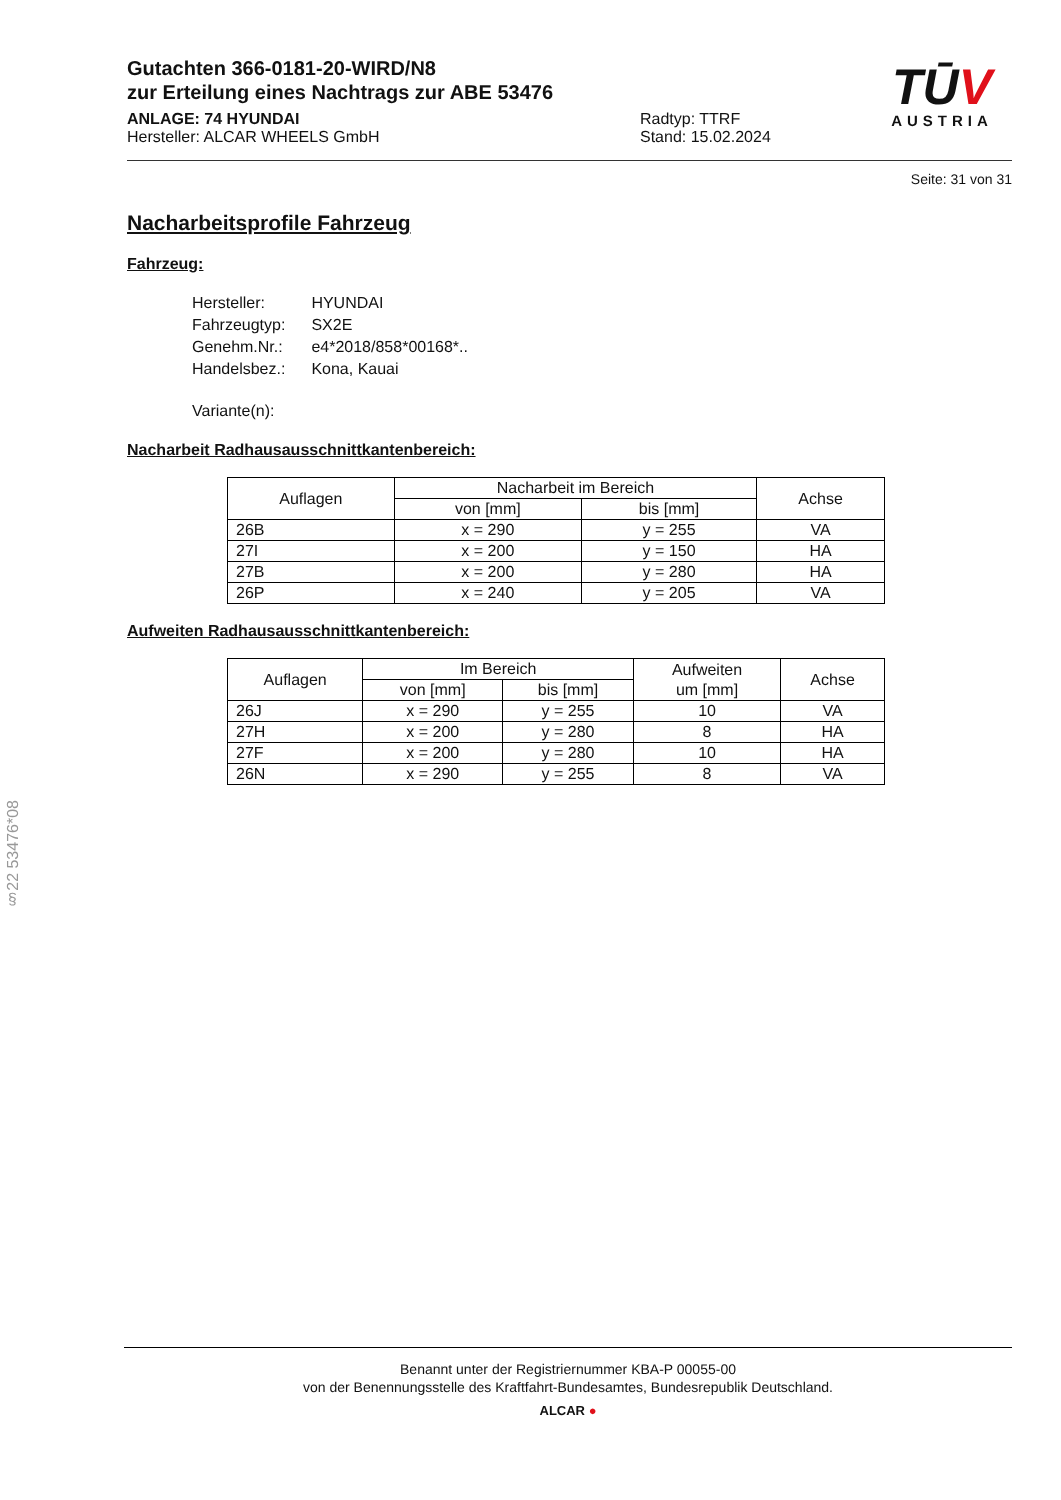Gutachten 366-0181-20-WIRD/N8
zur Erteilung eines Nachtrags zur ABE 53476
ANLAGE: 74 HYUNDAI
Hersteller: ALCAR WHEELS GmbH
Radtyp: TTRF
Stand: 15.02.2024
TŪV
AUSTRIA
Seite: 31 von 31
Nacharbeitsprofile Fahrzeug
Fahrzeug:
| Hersteller: | HYUNDAI |
| Fahrzeugtyp: | SX2E |
| Genehm.Nr.: | e4*2018/858*00168*.. |
| Handelsbez.: | Kona, Kauai |
| Variante(n): | |
Nacharbeit Radhausausschnittkantenbereich:
| Auflagen | Nacharbeit im Bereich | | Achse |
| --- | --- | --- | --- |
| | von [mm] | bis [mm] | |
| 26B | x = 290 | y = 255 | VA |
| 27I | x = 200 | y = 150 | HA |
| 27B | x = 200 | y = 280 | HA |
| 26P | x = 240 | y = 205 | VA |
Aufweiten Radhausausschnittkantenbereich:
| Auflagen | Im Bereich | | Aufweiten um [mm] | Achse |
| --- | --- | --- | --- | --- |
| | von [mm] | bis [mm] | | |
| 26J | x = 290 | y = 255 | 10 | VA |
| 27H | x = 200 | y = 280 | 8 | HA |
| 27F | x = 200 | y = 280 | 10 | HA |
| 26N | x = 290 | y = 255 | 8 | VA |
§22 53476*08
Benannt unter der Registriernummer KBA-P 00055-00
von der Benennungsstelle des Kraftfahrt-Bundesamtes, Bundesrepublik Deutschland.
ALCAR ●